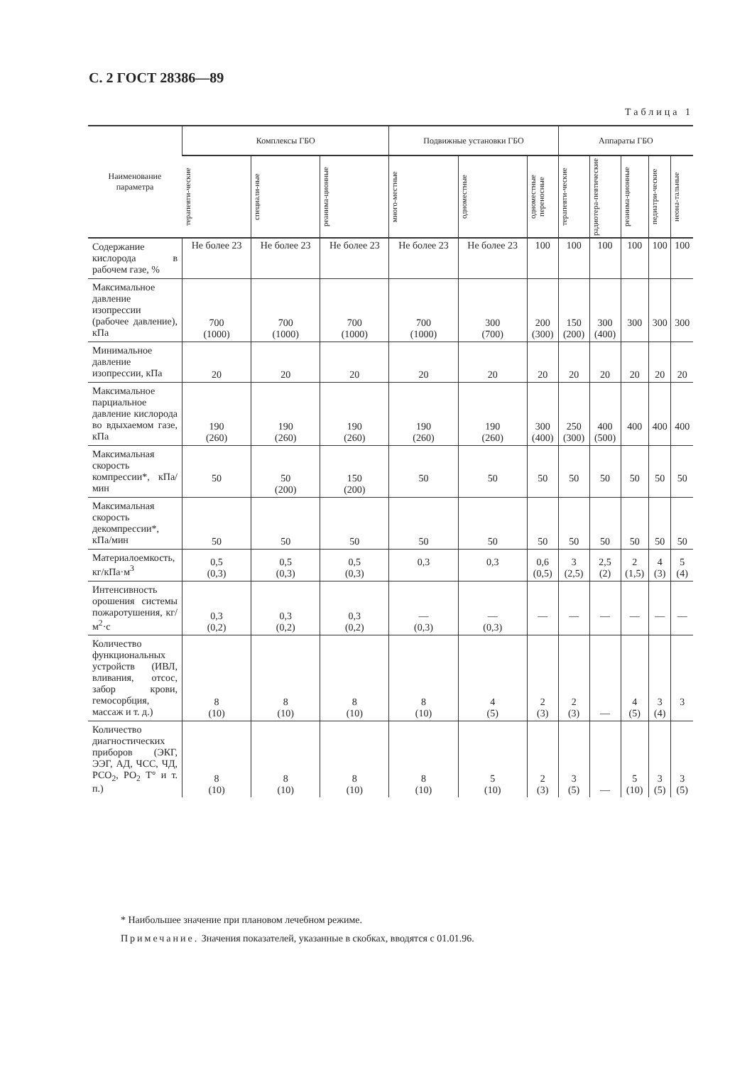С. 2 ГОСТ 28386—89
Таблица 1
| Наименование параметра | Комплексы ГБО | | | Подвижные установки ГБО | | | Аппараты ГБО | | | | |
| --- | --- | --- | --- | --- | --- | --- | --- | --- | --- | --- | --- |
| | терапевти-ческие | специали-ные | реанима-ционные | много-местные | одноместные | одноместные переносные | терапевти-ческие | радиотера-певтические | реанима-ционные | педиатри-ческие | неона-тальные |
| Содержание кислорода в рабочем газе, % | Не более 23 | Не более 23 | Не более 23 | Не более 23 | Не более 23 | 100 | 100 | 100 | 100 | 100 | 100 |
| Максимальное давление изопрессии (рабочее давление), кПа | 700 (1000) | 700 (1000) | 700 (1000) | 700 (1000) | 300 (700) | 200 (300) | 150 (200) | 300 (400) | 300 | 300 | 300 |
| Минимальное давление изопрессии, кПа | 20 | 20 | 20 | 20 | 20 | 20 | 20 | 20 | 20 | 20 | 20 |
| Максимальное парциальное давление кислорода во вдыхаемом газе, кПа | 190 (260) | 190 (260) | 190 (260) | 190 (260) | 190 (260) | 300 (400) | 250 (300) | 400 (500) | 400 | 400 | 400 |
| Максимальная скорость компрессии*, кПа/мин | 50 | 50 (200) | 150 (200) | 50 | 50 | 50 | 50 | 50 | 50 | 50 | 50 |
| Максимальная скорость декомпрессии*, кПа/мин | 50 | 50 | 50 | 50 | 50 | 50 | 50 | 50 | 50 | 50 | 50 |
| Материалоемкость, кг/кПа·м<sup>3</sup> | 0,5 (0,3) | 0,5 (0,3) | 0,5 (0,3) | 0,3 | 0,3 | 0,6 (0,5) | 3 (2,5) | 2,5 (2) | 2 (1,5) | 4 (3) | 5 (4) |
| Интенсивность орошения системы пожаротушения, кг/м<sup>2</sup>·с | 0,3 (0,2) | 0,3 (0,2) | 0,3 (0,2) | — (0,3) | — (0,3) | — | — | — | — | — | — |
| Количество функциональных устройств (ИВЛ, вливания, отсос, забор крови, гемосорбция, массаж и т. д.) | 8 (10) | 8 (10) | 8 (10) | 8 (10) | 4 (5) | 2 (3) | 2 (3) | — | 4 (5) | 3 (4) | 3 |
| Количество диагностических приборов (ЭКГ, ЭЭГ, АД, ЧСС, ЧД, РСО<sub>2</sub>, РО<sub>2</sub> Т° и т. п.) | 8 (10) | 8 (10) | 8 (10) | 8 (10) | 5 (10) | 2 (3) | 3 (5) | — | 5 (10) | 3 (5) | 3 (5) |
* Наибольшее значение при плановом лечебном режиме.
Примечание. Значения показателей, указанные в скобках, вводятся с 01.01.96.